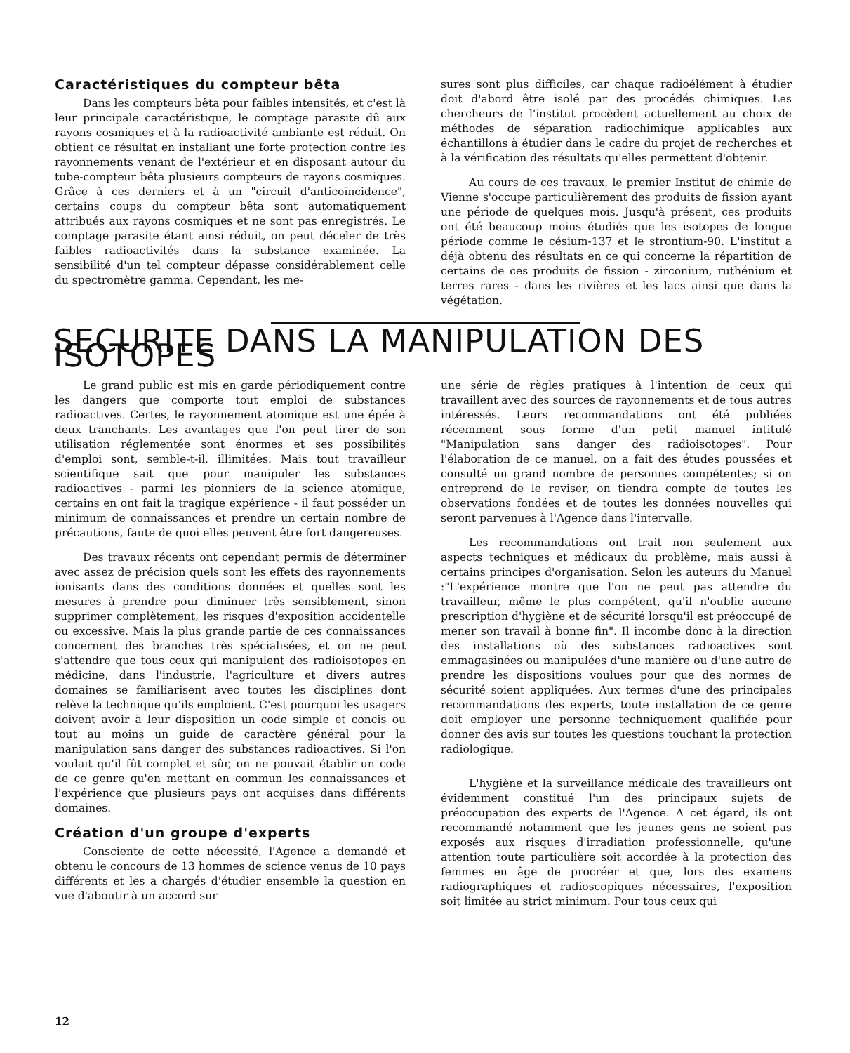Caractéristiques du compteur bêta
Dans les compteurs bêta pour faibles intensités, et c'est là leur principale caractéristique, le comptage parasite dû aux rayons cosmiques et à la radioactivité ambiante est réduit. On obtient ce résultat en installant une forte protection contre les rayonnements venant de l'extérieur et en disposant autour du tube-compteur bêta plusieurs compteurs de rayons cosmiques. Grâce à ces derniers et à un "circuit d'anticoïncidence", certains coups du compteur bêta sont automatiquement attribués aux rayons cosmiques et ne sont pas enregistrés. Le comptage parasite étant ainsi réduit, on peut déceler de très faibles radioactivités dans la substance examinée. La sensibilité d'un tel compteur dépasse considérablement celle du spectromètre gamma. Cependant, les me-
sures sont plus difficiles, car chaque radioélément à étudier doit d'abord être isolé par des procédés chimiques. Les chercheurs de l'institut procèdent actuellement au choix de méthodes de séparation radiochimique applicables aux échantillons à étudier dans le cadre du projet de recherches et à la vérification des résultats qu'elles permettent d'obtenir.
Au cours de ces travaux, le premier Institut de chimie de Vienne s'occupe particulièrement des produits de fission ayant une période de quelques mois. Jusqu'à présent, ces produits ont été beaucoup moins étudiés que les isotopes de longue période comme le césium-137 et le strontium-90. L'institut a déjà obtenu des résultats en ce qui concerne la répartition de certains de ces produits de fission - zirconium, ruthénium et terres rares - dans les rivières et les lacs ainsi que dans la végétation.
SECURITE DANS LA MANIPULATION DES ISOTOPES
Le grand public est mis en garde périodiquement contre les dangers que comporte tout emploi de substances radioactives. Certes, le rayonnement atomique est une épée à deux tranchants. Les avantages que l'on peut tirer de son utilisation réglementée sont énormes et ses possibilités d'emploi sont, semble-t-il, illimitées. Mais tout travailleur scientifique sait que pour manipuler les substances radioactives - parmi les pionniers de la science atomique, certains en ont fait la tragique expérience - il faut posséder un minimum de connaissances et prendre un certain nombre de précautions, faute de quoi elles peuvent être fort dangereuses.
Des travaux récents ont cependant permis de déterminer avec assez de précision quels sont les effets des rayonnements ionisants dans des conditions données et quelles sont les mesures à prendre pour diminuer très sensiblement, sinon supprimer complètement, les risques d'exposition accidentelle ou excessive. Mais la plus grande partie de ces connaissances concernent des branches très spécialisées, et on ne peut s'attendre que tous ceux qui manipulent des radioisotopes en médicine, dans l'industrie, l'agriculture et divers autres domaines se familiarisent avec toutes les disciplines dont relève la technique qu'ils emploient. C'est pourquoi les usagers doivent avoir à leur disposition un code simple et concis ou tout au moins un guide de caractère général pour la manipulation sans danger des substances radioactives. Si l'on voulait qu'il fût complet et sûr, on ne pouvait établir un code de ce genre qu'en mettant en commun les connaissances et l'expérience que plusieurs pays ont acquises dans différents domaines.
Création d'un groupe d'experts
Consciente de cette nécessité, l'Agence a demandé et obtenu le concours de 13 hommes de science venus de 10 pays différents et les a chargés d'étudier ensemble la question en vue d'aboutir à un accord sur
une série de règles pratiques à l'intention de ceux qui travaillent avec des sources de rayonnements et de tous autres intéressés. Leurs recommandations ont été publiées récemment sous forme d'un petit manuel intitulé "Manipulation sans danger des radioisotopes". Pour l'élaboration de ce manuel, on a fait des études poussées et consulté un grand nombre de personnes compétentes; si on entreprend de le reviser, on tiendra compte de toutes les observations fondées et de toutes les données nouvelles qui seront parvenues à l'Agence dans l'intervalle.
Les recommandations ont trait non seulement aux aspects techniques et médicaux du problème, mais aussi à certains principes d'organisation. Selon les auteurs du Manuel :"L'expérience montre que l'on ne peut pas attendre du travailleur, même le plus compétent, qu'il n'oublie aucune prescription d'hygiène et de sécurité lorsqu'il est préoccupé de mener son travail à bonne fin". Il incombe donc à la direction des installations où des substances radioactives sont emmagasinées ou manipulées d'une manière ou d'une autre de prendre les dispositions voulues pour que des normes de sécurité soient appliquées. Aux termes d'une des principales recommandations des experts, toute installation de ce genre doit employer une personne techniquement qualifiée pour donner des avis sur toutes les questions touchant la protection radiologique.
L'hygiène et la surveillance médicale des travailleurs ont évidemment constitué l'un des principaux sujets de préoccupation des experts de l'Agence. A cet égard, ils ont recommandé notamment que les jeunes gens ne soient pas exposés aux risques d'irradiation professionnelle, qu'une attention toute particulière soit accordée à la protection des femmes en âge de procréer et que, lors des examens radiographiques et radioscopiques nécessaires, l'exposition soit limitée au strict minimum. Pour tous ceux qui
12